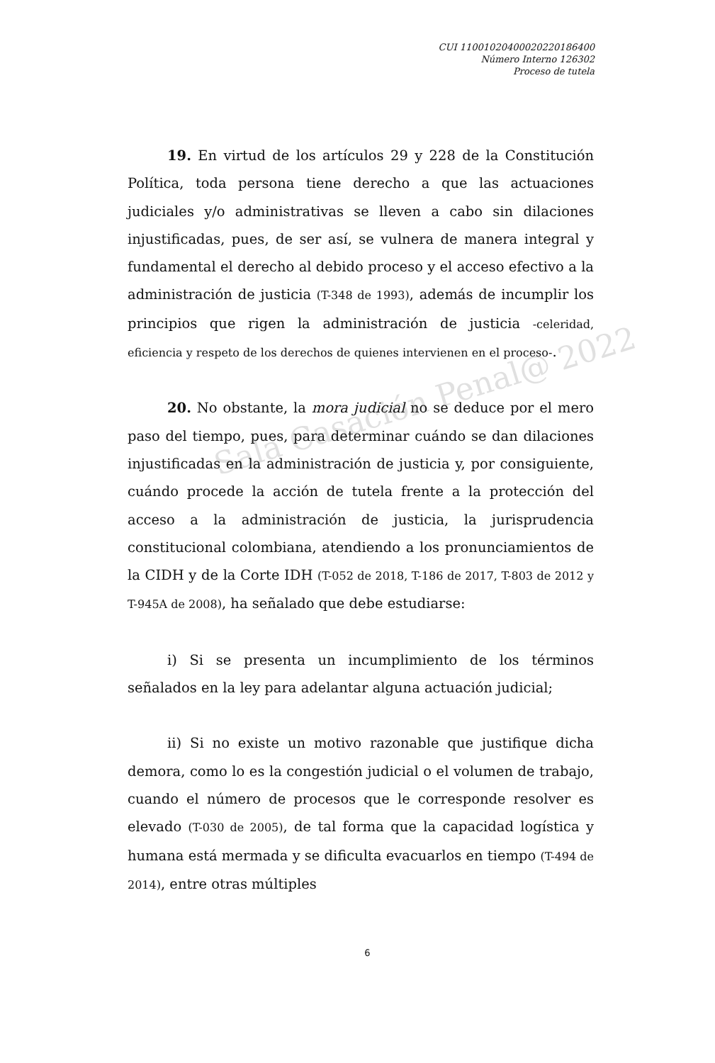CUI 11001020400020220186400
Número Interno 126302
Proceso de tutela
Sala Casación Penal@ 2022
19. En virtud de los artículos 29 y 228 de la Constitución Política, toda persona tiene derecho a que las actuaciones judiciales y/o administrativas se lleven a cabo sin dilaciones injustificadas, pues, de ser así, se vulnera de manera integral y fundamental el derecho al debido proceso y el acceso efectivo a la administración de justicia (T-348 de 1993), además de incumplir los principios que rigen la administración de justicia -celeridad, eficiencia y respeto de los derechos de quienes intervienen en el proceso-.
20. No obstante, la mora judicial no se deduce por el mero paso del tiempo, pues, para determinar cuándo se dan dilaciones injustificadas en la administración de justicia y, por consiguiente, cuándo procede la acción de tutela frente a la protección del acceso a la administración de justicia, la jurisprudencia constitucional colombiana, atendiendo a los pronunciamientos de la CIDH y de la Corte IDH (T-052 de 2018, T-186 de 2017, T-803 de 2012 y T-945A de 2008), ha señalado que debe estudiarse:
i) Si se presenta un incumplimiento de los términos señalados en la ley para adelantar alguna actuación judicial;
ii) Si no existe un motivo razonable que justifique dicha demora, como lo es la congestión judicial o el volumen de trabajo, cuando el número de procesos que le corresponde resolver es elevado (T-030 de 2005), de tal forma que la capacidad logística y humana está mermada y se dificulta evacuarlos en tiempo (T-494 de 2014), entre otras múltiples
6